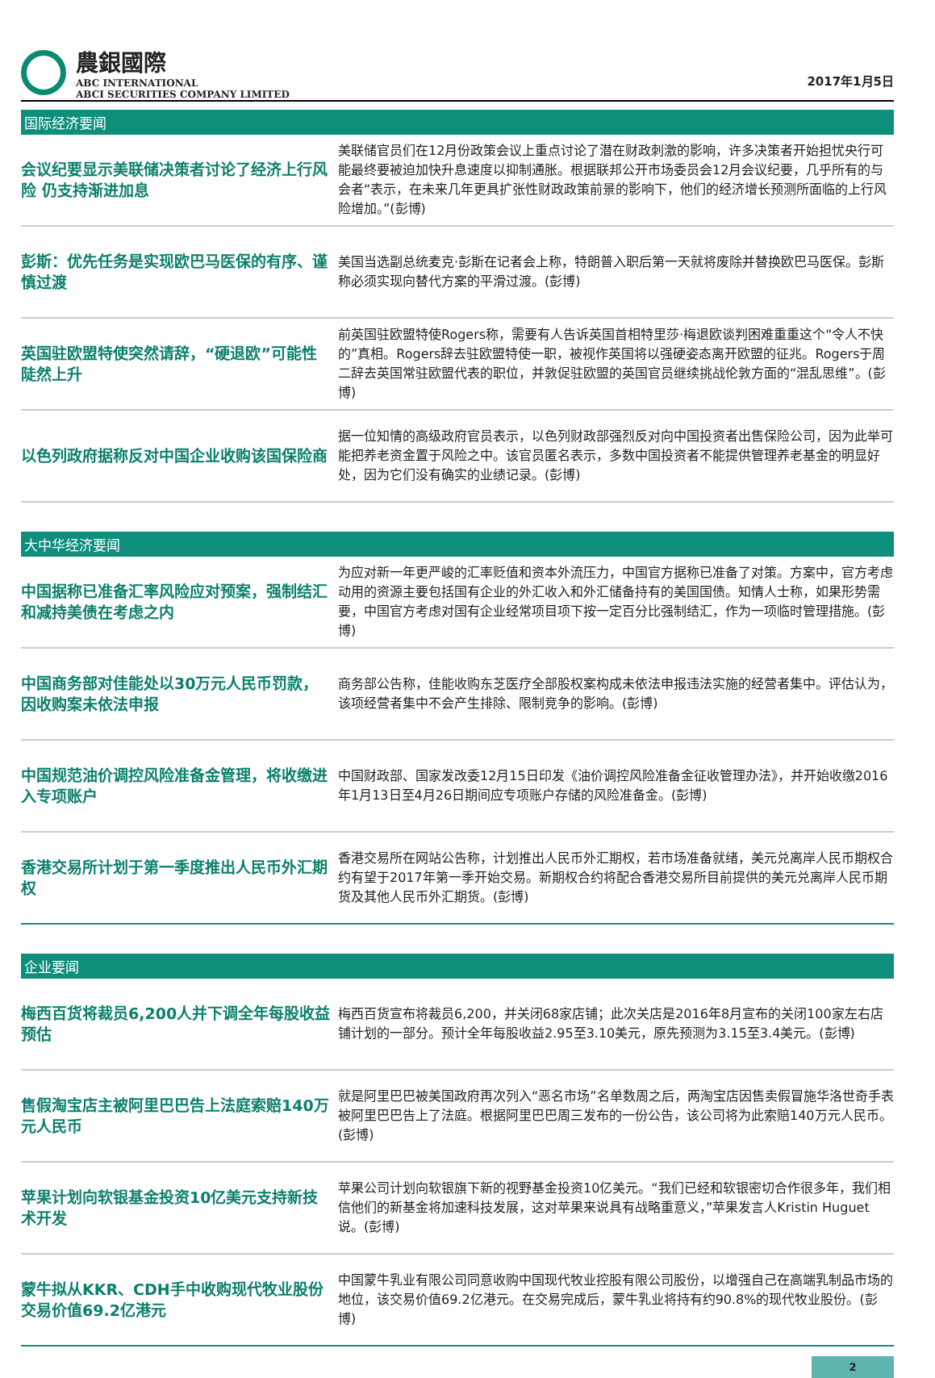農銀國際
ABC INTERNATIONAL
ABCI SECURITIES COMPANY LIMITED
2017年1月5日
国际经济要闻
会议纪要显示美联储决策者讨论了经济上行风险 仍支持渐进加息
美联储官员们在12月份政策会议上重点讨论了潜在财政刺激的影响，许多决策者开始担忧央行可能最终要被迫加快升息速度以抑制通胀。根据联邦公开市场委员会12月会议纪要，几乎所有的与会者“表示，在未来几年更具扩张性财政政策前景的影响下，他们的经济增长预测所面临的上行风险增加。”(彭博)
彭斯：优先任务是实现欧巴马医保的有序、谨慎过渡
美国当选副总统麦克·彭斯在记者会上称，特朗普入职后第一天就将废除并替换欧巴马医保。彭斯称必须实现向替代方案的平滑过渡。(彭博)
英国驻欧盟特使突然请辞，“硬退欧”可能性陡然上升
前英国驻欧盟特使Rogers称，需要有人告诉英国首相特里莎·梅退欧谈判困难重重这个“令人不快的”真相。Rogers辞去驻欧盟特使一职，被视作英国将以强硬姿态离开欧盟的征兆。Rogers于周二辞去英国常驻欧盟代表的职位，并敦促驻欧盟的英国官员继续挑战伦敦方面的“混乱思维”。(彭博)
以色列政府据称反对中国企业收购该国保险商
据一位知情的高级政府官员表示，以色列财政部强烈反对向中国投资者出售保险公司，因为此举可能把养老资金置于风险之中。该官员匿名表示，多数中国投资者不能提供管理养老基金的明显好处，因为它们没有确实的业绩记录。(彭博)
大中华经济要闻
中国据称已准备汇率风险应对预案，强制结汇和减持美债在考虑之内
为应对新一年更严峻的汇率贬值和资本外流压力，中国官方据称已准备了对策。方案中，官方考虑动用的资源主要包括国有企业的外汇收入和外汇储备持有的美国国债。知情人士称，如果形势需要，中国官方考虑对国有企业经常项目项下按一定百分比强制结汇，作为一项临时管理措施。(彭博)
中国商务部对佳能处以30万元人民币罚款，因收购案未依法申报
商务部公告称，佳能收购东芝医疗全部股权案构成未依法申报违法实施的经营者集中。评估认为，该项经营者集中不会产生排除、限制竞争的影响。(彭博)
中国规范油价调控风险准备金管理，将收缴进入专项账户
中国财政部、国家发改委12月15日印发《油价调控风险准备金征收管理办法》，并开始收缴2016年1月13日至4月26日期间应专项账户存储的风险准备金。(彭博)
香港交易所计划于第一季度推出人民币外汇期权
香港交易所在网站公告称，计划推出人民币外汇期权，若市场准备就绪，美元兑离岸人民币期权合约有望于2017年第一季开始交易。新期权合约将配合香港交易所目前提供的美元兑离岸人民币期货及其他人民币外汇期货。(彭博)
企业要闻
梅西百货将裁员6,200人并下调全年每股收益预估
梅西百货宣布将裁员6,200，并关闭68家店铺；此次关店是2016年8月宣布的关闭100家左右店铺计划的一部分。预计全年每股收益2.95至3.10美元，原先预测为3.15至3.4美元。(彭博)
售假淘宝店主被阿里巴巴告上法庭索赔140万元人民币
就是阿里巴巴被美国政府再次列入“恶名市场”名单数周之后，两淘宝店因售卖假冒施华洛世奇手表被阿里巴巴告上了法庭。根据阿里巴巴周三发布的一份公告，该公司将为此索赔140万元人民币。(彭博)
苹果计划向软银基金投资10亿美元支持新技术开发
苹果公司计划向软银旗下新的视野基金投资10亿美元。“我们已经和软银密切合作很多年，我们相信他们的新基金将加速科技发展，这对苹果来说具有战略重意义，”苹果发言人Kristin Huguet说。(彭博)
蒙牛拟从KKR、CDH手中收购现代牧业股份交易价值69.2亿港元
中国蒙牛乳业有限公司同意收购中国现代牧业控股有限公司股份，以增强自己在高端乳制品市场的地位，该交易价值69.2亿港元。在交易完成后，蒙牛乳业将持有约90.8%的现代牧业股份。(彭博)
2